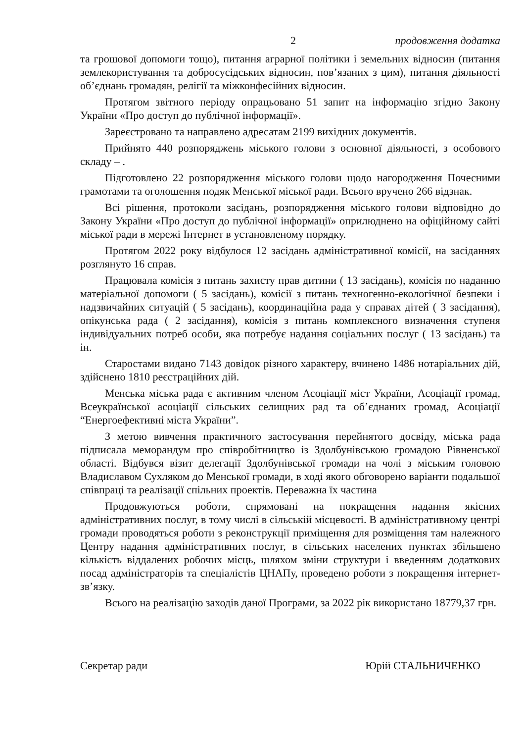2 продовження додатка
та грошової допомоги тощо), питання аграрної політики і земельних відносин (питання землекористування та добросусідських відносин, пов’язаних з цим), питання діяльності об’єднань громадян, релігії та міжконфесійних відносин.
Протягом звітного періоду опрацьовано 51 запит на інформацію згідно Закону України «Про доступ до публічної інформації».
Зареєстровано та направлено адресатам 2199 вихідних документів.
Прийнято 440 розпоряджень міського голови з основної діяльності, з особового складу – .
Підготовлено 22 розпорядження міського голови щодо нагородження Почесними грамотами та оголошення подяк Менської міської ради. Всього вручено 266 відзнак.
Всі рішення, протоколи засідань, розпорядження міського голови відповідно до Закону України «Про доступ до публічної інформації» оприлюднено на офіційному сайті міської ради в мережі Інтернет в установленому порядку.
Протягом 2022 року відбулося 12 засідань адміністративної комісії, на засіданнях розглянуто 16 справ.
Працювала комісія з питань захисту прав дитини ( 13 засідань), комісія по наданню матеріальної допомоги ( 5 засідань), комісії з питань техногенно-екологічної безпеки і надзвичайних ситуацій ( 5 засідань), координаційна рада у справах дітей ( 3 засідання), опікунська рада ( 2 засідання), комісія з питань комплексного визначення ступеня індивідуальних потреб особи, яка потребує надання соціальних послуг ( 13 засідань) та ін.
Старостами видано 7143 довідок різного характеру, вчинено 1486 нотаріальних дій, здійснено 1810 реєстраційних дій.
Менська міська рада є активним членом Асоціації міст України, Асоціації громад, Всеукраїнської асоціації сільських селищних рад та об’єднаних громад, Асоціації “Енергоефективні міста України”.
З метою вивчення практичного застосування перейнятого досвіду, міська рада підписала меморандум про співробітництво із Здолбунівською громадою Рівненської області. Відбувся візит делегації Здолбунівської громади на чолі з міським головою Владиславом Сухляком до Менської громади, в ході якого обговорено варіанти подальшої співпраці та реалізації спільних проектів. Переважна їх частина
Продовжуються роботи, спрямовані на покращення надання якісних адміністративних послуг, в тому числі в сільській місцевості. В адміністративному центрі громади проводяться роботи з реконструкції приміщення для розміщення там належного Центру надання адміністративних послуг, в сільських населених пунктах збільшено кількість віддалених робочих місць, шляхом зміни структури і введенням додаткових посад адміністраторів та спеціалістів ЦНАПу, проведено роботи з покращення інтернет-зв’язку.
Всього на реалізацію заходів даної Програми, за 2022 рік використано 18779,37 грн.
Секретар ради Юрій СТАЛЬНИЧЕНКО